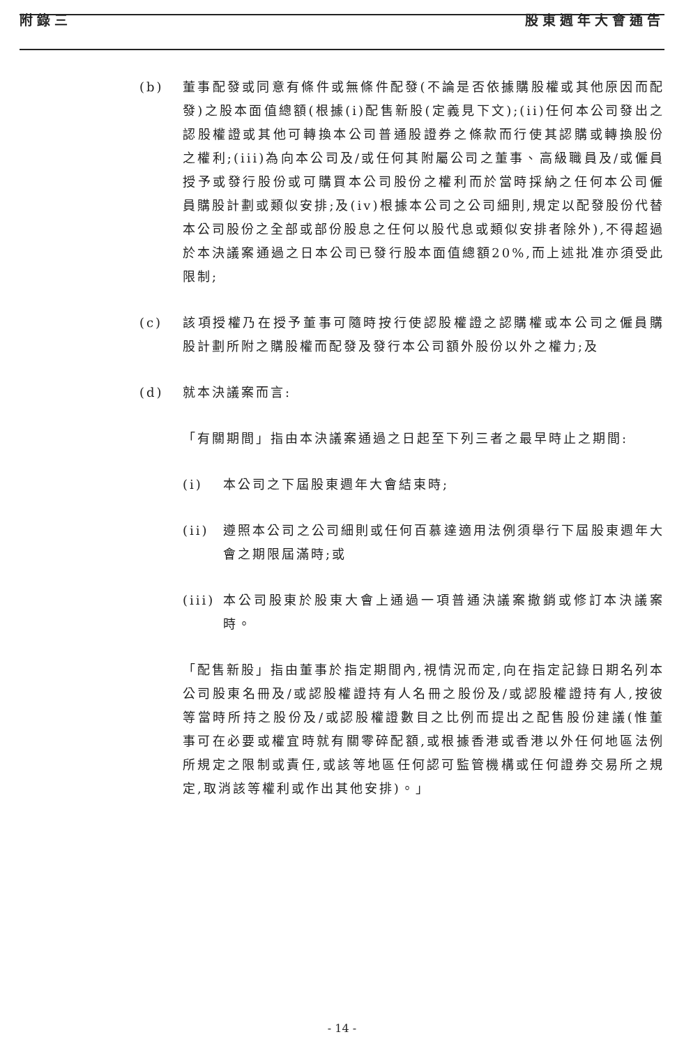附錄三 股東週年大會通告
(b) 董事配發或同意有條件或無條件配發(不論是否依據購股權或其他原因而配發)之股本面值總額(根據(i)配售新股(定義見下文);(ii)任何本公司發出之認股權證或其他可轉換本公司普通股證券之條款而行使其認購或轉換股份之權利;(iii)為向本公司及/或任何其附屬公司之董事、高級職員及/或僱員授予或發行股份或可購買本公司股份之權利而於當時採納之任何本公司僱員購股計劃或類似安排;及(iv)根據本公司之公司細則,規定以配發股份代替本公司股份之全部或部份股息之任何以股代息或類似安排者除外),不得超過於本決議案通過之日本公司已發行股本面值總額20%,而上述批准亦須受此限制;
(c) 該項授權乃在授予董事可隨時按行使認股權證之認購權或本公司之僱員購股計劃所附之購股權而配發及發行本公司額外股份以外之權力;及
(d) 就本決議案而言:
「有關期間」指由本決議案通過之日起至下列三者之最早時止之期間:
(i) 本公司之下屆股東週年大會結束時;
(ii) 遵照本公司之公司細則或任何百慕達適用法例須舉行下屆股東週年大會之期限屆滿時;或
(iii)
本公司股東於股東大會上通過一項普通決議案撤銷或修訂本決議案時。
「配售新股」指由董事於指定期間內,視情況而定,向在指定記錄日期名列本公司股東名冊及/或認股權證持有人名冊之股份及/或認股權證持有人,按彼等當時所持之股份及/或認股權證數目之比例而提出之配售股份建議(惟董事可在必要或權宜時就有關零碎配額,或根據香港或香港以外任何地區法例所規定之限制或責任,或該等地區任何認可監管機構或任何證券交易所之規定,取消該等權利或作出其他安排)。」
- 14 -